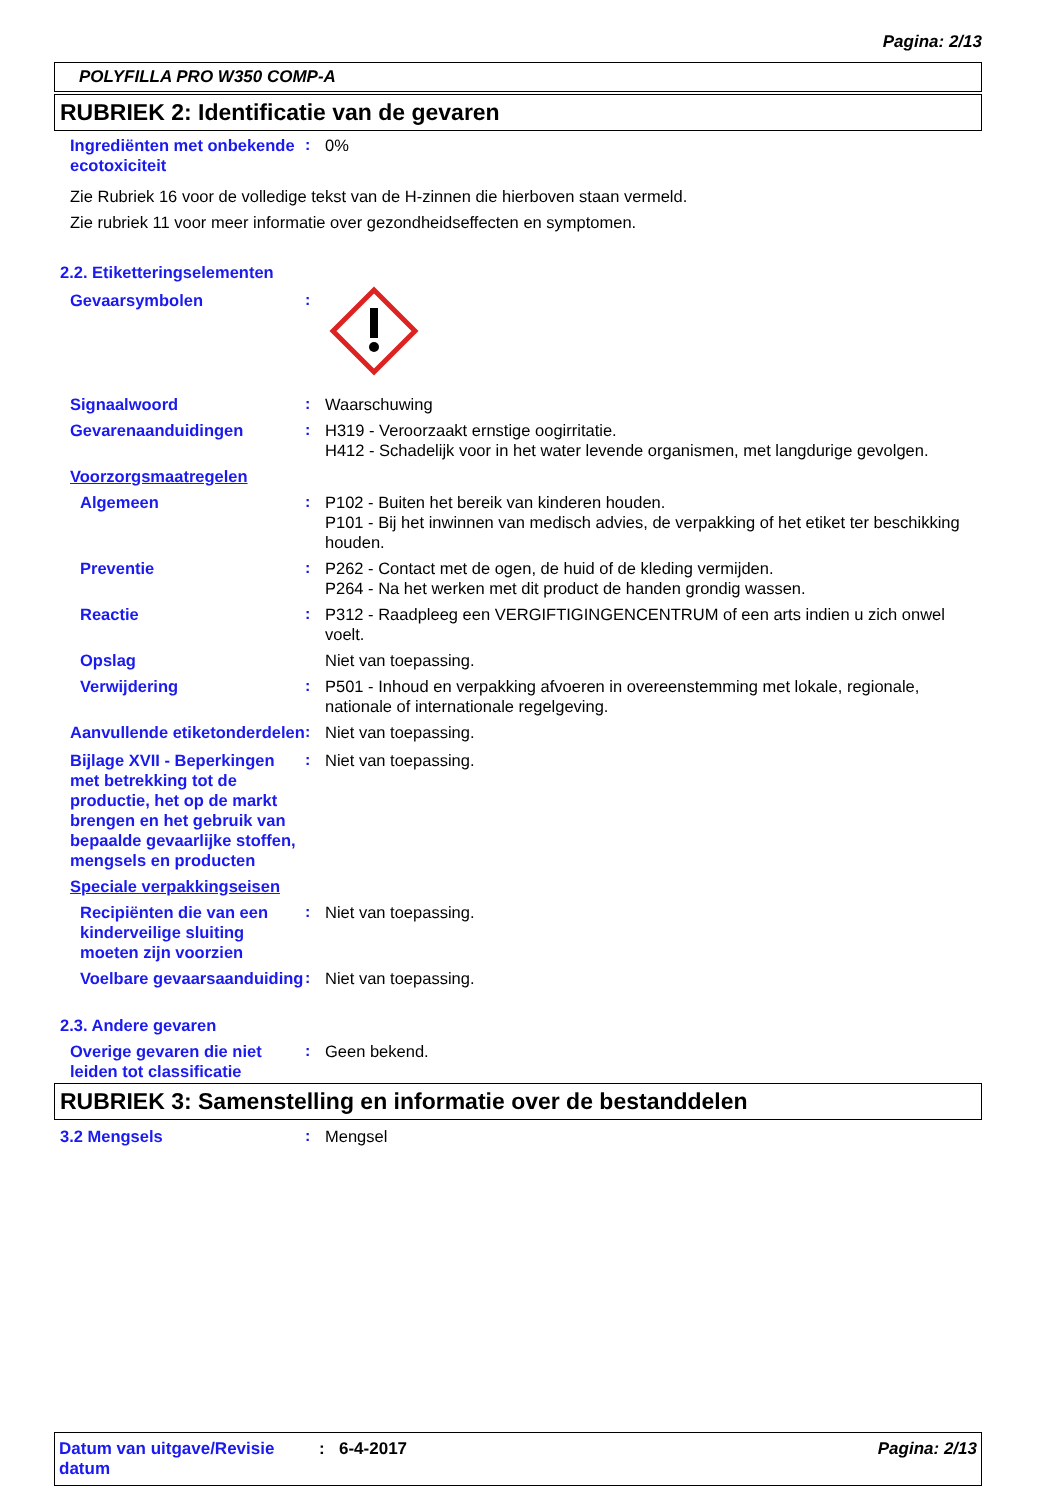Pagina: 2/13
POLYFILLA PRO W350 COMP-A
RUBRIEK 2: Identificatie van de gevaren
Ingrediënten met onbekende ecotoxiciteit
: 0%
Zie Rubriek 16 voor de volledige tekst van de H-zinnen die hierboven staan vermeld.
Zie rubriek 11 voor meer informatie over gezondheidseffecten en symptomen.
2.2. Etiketteringselementen
Gevaarsymbolen :
Signaalwoord : Waarschuwing
Gevarenaanduidingen : H319 - Veroorzaakt ernstige oogirritatie.
H412 - Schadelijk voor in het water levende organismen, met langdurige gevolgen.
Voorzorgsmaatregelen
Algemeen : P102 - Buiten het bereik van kinderen houden.
P101 - Bij het inwinnen van medisch advies, de verpakking of het etiket ter beschikking houden.
Preventie : P262 - Contact met de ogen, de huid of de kleding vermijden.
P264 - Na het werken met dit product de handen grondig wassen.
Reactie : P312 - Raadpleeg een VERGIFTIGINGENCENTRUM of een arts indien u zich onwel voelt.
Opslag Niet van toepassing.
Verwijdering : P501 - Inhoud en verpakking afvoeren in overeenstemming met lokale, regionale, nationale of internationale regelgeving.
Aanvullende etiketonderdelen
: Niet van toepassing.
Bijlage XVII - Beperkingen met betrekking tot de productie, het op de markt brengen en het gebruik van bepaalde gevaarlijke stoffen, mengsels en producten
: Niet van toepassing.
Speciale verpakkingseisen
Recipiënten die van een kinderveilige sluiting moeten zijn voorzien
: Niet van toepassing.
Voelbare gevaarsaanduiding
: Niet van toepassing.
2.3. Andere gevaren
Overige gevaren die niet leiden tot classificatie
: Geen bekend.
RUBRIEK 3: Samenstelling en informatie over de bestanddelen
3.2 Mengsels : Mengsel
Datum van uitgave/Revisie datum
: 6-4-2017 Pagina: 2/13